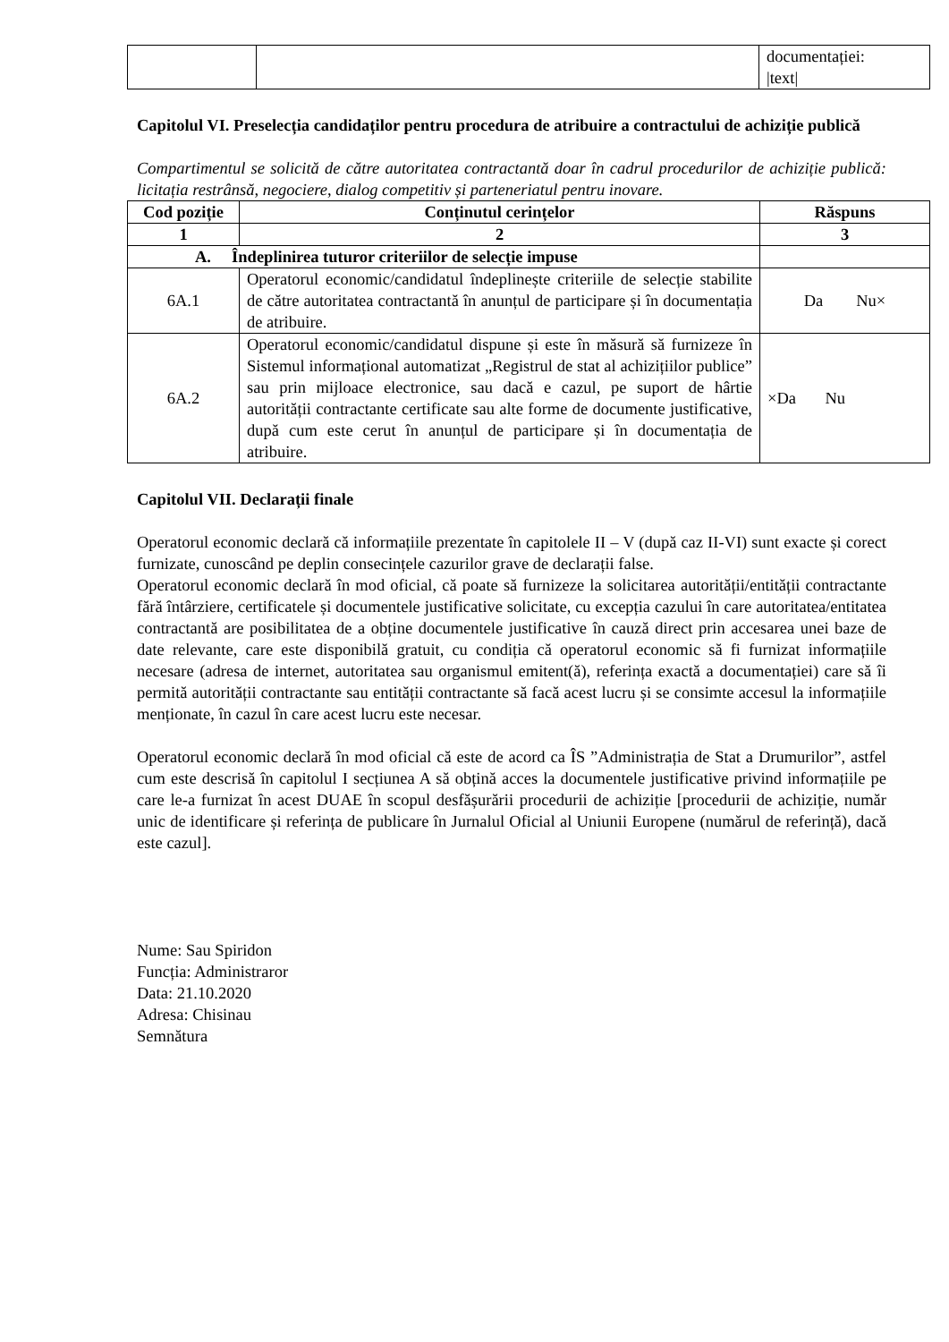| | | documentației: /text/ |
Capitolul VI. Preselecția candidaților pentru procedura de atribuire a contractului de achiziție publică
Compartimentul se solicită de către autoritatea contractantă doar în cadrul procedurilor de achiziție publică: licitația restrânsă, negociere, dialog competitiv și parteneriatul pentru inovare.
| Cod poziție | Conținutul cerințelor | Răspuns |
| --- | --- | --- |
| 1 | 2 | 3 |
| A. Îndeplinirea tuturor criteriilor de selecție impuse | | |
| 6A.1 | Operatorul economic/candidatul îndeplinește criteriile de selecție stabilite de către autoritatea contractantă în anunțul de participare și în documentația de atribuire. | Da Nu× |
| 6A.2 | Operatorul economic/candidatul dispune și este în măsură să furnizeze în Sistemul informațional automatizat „Registrul de stat al achizițiilor publice” sau prin mijloace electronice, sau dacă e cazul, pe suport de hârtie autorității contractante certificate sau alte forme de documente justificative, după cum este cerut în anunțul de participare și în documentația de atribuire. | ×Da Nu |
Capitolul VII. Declarații finale
Operatorul economic declară că informațiile prezentate în capitolele II – V (după caz II-VI) sunt exacte și corect furnizate, cunoscând pe deplin consecințele cazurilor grave de declarații false.
Operatorul economic declară în mod oficial, că poate să furnizeze la solicitarea autorității/entității contractante fără întârziere, certificatele și documentele justificative solicitate, cu excepția cazului în care autoritatea/entitatea contractantă are posibilitatea de a obține documentele justificative în cauză direct prin accesarea unei baze de date relevante, care este disponibilă gratuit, cu condiția că operatorul economic să fi furnizat informațiile necesare (adresa de internet, autoritatea sau organismul emitent(ă), referința exactă a documentației) care să îi permită autorității contractante sau entității contractante să facă acest lucru și se consimte accesul la informațiile menționate, în cazul în care acest lucru este necesar.
Operatorul economic declară în mod oficial că este de acord ca ÎS ”Administrația de Stat a Drumurilor”, astfel cum este descrisă în capitolul I secțiunea A să obțină acces la documentele justificative privind informațiile pe care le-a furnizat în acest DUAE în scopul desfășurării procedurii de achiziție [procedurii de achiziție, număr unic de identificare și referința de publicare în Jurnalul Oficial al Uniunii Europene (numărul de referință), dacă este cazul].
Nume: Sau Spiridon
Funcția: Administraror
Data: 21.10.2020
Adresa: Chisinau
Semnătura